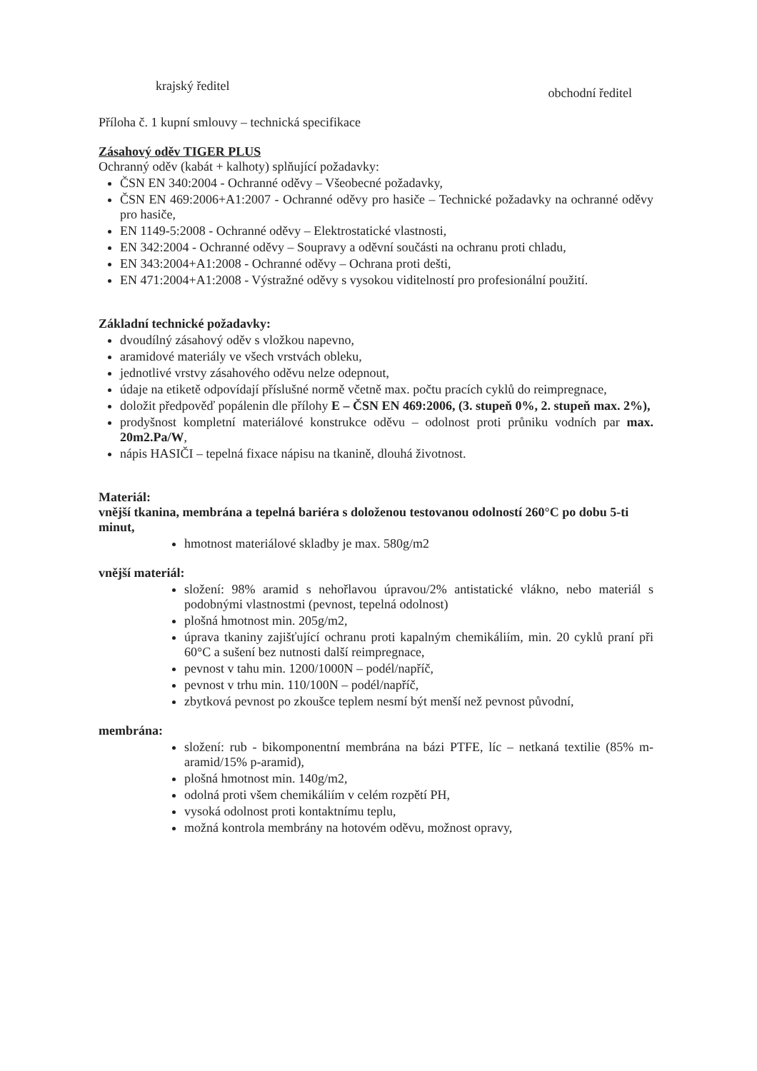krajský ředitel obchodní ředitel
Příloha č. 1 kupní smlouvy – technická specifikace
Zásahový oděv TIGER PLUS
Ochranný oděv (kabát + kalhoty) splňující požadavky:
ČSN EN 340:2004 - Ochranné oděvy – Všeobecné požadavky,
ČSN EN 469:2006+A1:2007 - Ochranné oděvy pro hasiče – Technické požadavky na ochranné oděvy pro hasiče,
EN 1149-5:2008 - Ochranné oděvy – Elektrostatické vlastnosti,
EN 342:2004 - Ochranné oděvy – Soupravy a oděvní součásti na ochranu proti chladu,
EN 343:2004+A1:2008 - Ochranné oděvy – Ochrana proti dešti,
EN 471:2004+A1:2008 - Výstražné oděvy s vysokou viditelností pro profesionální použití.
Základní technické požadavky:
dvoudílný zásahový oděv s vložkou napevno,
aramidové materiály ve všech vrstvách obleku,
jednotlivé vrstvy zásahového oděvu nelze odepnout,
údaje na etiketě odpovídají příslušné normě včetně max. počtu pracích cyklů do reimpregnace,
doložit předpověď popálenin dle přílohy E – ČSN EN 469:2006, (3. stupeň 0%, 2. stupeň max. 2%),
prodyšnost kompletní materiálové konstrukce oděvu – odolnost proti průniku vodních par max. 20m2.Pa/W,
nápis HASIČI – tepelná fixace nápisu na tkanině, dlouhá životnost.
Materiál:
vnější tkanina, membrána a tepelná bariéra s doloženou testovanou odolností 260°C po dobu 5-ti minut,
hmotnost materiálové skladby je max. 580g/m2
vnější materiál:
složení: 98% aramid s nehořlavou úpravou/2% antistatické vlákno, nebo materiál s podobnými vlastnostmi (pevnost, tepelná odolnost)
plošná hmotnost min. 205g/m2,
úprava tkaniny zajišťující ochranu proti kapalným chemikáliím, min. 20 cyklů praní při 60°C a sušení bez nutnosti další reimpregnace,
pevnost v tahu min. 1200/1000N – podél/napříč,
pevnost v trhu min. 110/100N – podél/napříč,
zbytková pevnost po zkoušce teplem nesmí být menší než pevnost původní,
membrána:
složení: rub - bikomponentní membrána na bázi PTFE, líc – netkaná textilie (85% m-aramid/15% p-aramid),
plošná hmotnost min. 140g/m2,
odolná proti všem chemikáliím v celém rozpětí PH,
vysoká odolnost proti kontaktnímu teplu,
možná kontrola membrány na hotovém oděvu, možnost opravy,